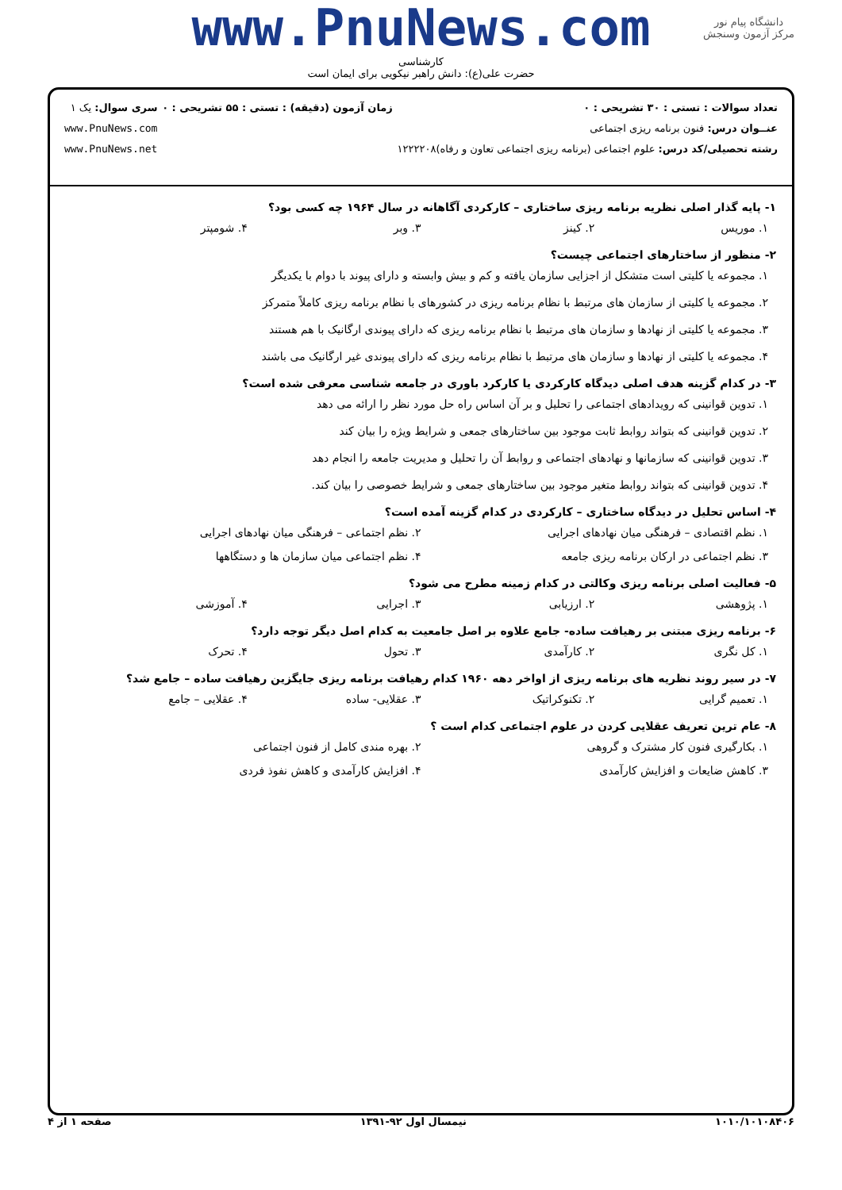www.PnuNews.com
کارشناسی
حضرت علی(ع): دانش راهبر نیکویی برای ایمان است
دانشگاه پیام نور
مرکز آزمون وسنجش
تعداد سوالات : تستی : ۳۰ تشریحی : ۰
عنــوان درس: فنون برنامه ریزی اجتماعی
رشته تحصیلی/کد درس: علوم اجتماعی (برنامه ریزی اجتماعی تعاون و رفاه)۱۲۲۲۲۰۸
زمان آزمون (دقیقه) : تستی : ۵۵ تشریحی : ۰
سری سوال: یک ۱
www.PnuNews.com
www.PnuNews.net
۱- پایه گذار اصلی نظریه برنامه ریزی ساختاری – کارکردی آگاهانه در سال ۱۹۶۴ چه کسی بود؟
۱. موریس ۲. کینز ۳. وبر ۴. شومپتر
۲- منظور از ساختارهای اجتماعی چیست؟
۱. مجموعه یا کلیتی است متشکل از اجزایی سازمان یافته و کم و بیش وابسته و دارای پیوند با دوام با یکدیگر
۲. مجموعه یا کلیتی از سازمان های مرتبط با نظام برنامه ریزی در کشورهای با نظام برنامه ریزی کاملاً متمرکز
۳. مجموعه یا کلیتی از نهادها و سازمان های مرتبط با نظام برنامه ریزی که دارای پیوندی ارگانیک با هم هستند
۴. مجموعه یا کلیتی از نهادها و سازمان های مرتبط با نظام برنامه ریزی که دارای پیوندی غیر ارگانیک می باشند
۳- در کدام گزینه هدف اصلی دیدگاه کارکردی یا کارکرد باوری در جامعه شناسی معرفی شده است؟
۱. تدوین قوانینی که رویدادهای اجتماعی را تحلیل و بر آن اساس راه حل مورد نظر را ارائه می دهد
۲. تدوین قوانینی که بتواند روابط ثابت موجود بین ساختارهای جمعی و شرایط ویژه را بیان کند
۳. تدوین قوانینی که سازمانها و نهادهای اجتماعی و روابط آن را تحلیل و مدیریت جامعه را انجام دهد
۴. تدوین قوانینی که بتواند روابط متغیر موجود بین ساختارهای جمعی و شرایط خصوصی را بیان کند.
۴- اساس تحلیل در دیدگاه ساختاری – کارکردی در کدام گزینه آمده است؟
۱. نظم اقتصادی – فرهنگی میان نهادهای اجرایی ۲. نظم اجتماعی – فرهنگی میان نهادهای اجرایی
۳. نظم اجتماعی در ارکان برنامه ریزی جامعه ۴. نظم اجتماعی میان سازمان ها و دستگاهها
۵- فعالیت اصلی برنامه ریزی وکالتی در کدام زمینه مطرح می شود؟
۱. پژوهشی ۲. ارزیابی ۳. اجرایی ۴. آموزشی
۶- برنامه ریزی مبتنی بر رهیافت ساده- جامع علاوه بر اصل جامعیت به کدام اصل دیگر توجه دارد؟
۱. کل نگری ۲. کارآمدی ۳. تحول ۴. تحرک
۷- در سیر روند نظریه های برنامه ریزی از اواخر دهه ۱۹۶۰ کدام رهیافت برنامه ریزی جایگزین رهیافت ساده – جامع شد؟
۱. تعمیم گرایی ۲. تکنوکراتیک ۳. عقلایی- ساده ۴. عقلایی – جامع
۸- عام ترین تعریف عقلایی کردن در علوم اجتماعی کدام است ؟
۱. بکارگیری فنون کار مشترک و گروهی ۲. بهره مندی کامل از فنون اجتماعی
۳. کاهش ضایعات و افزایش کارآمدی ۴. افزایش کارآمدی و کاهش نفوذ فردی
۱۰۱۰/۱۰۱۰۸۴۰۶ نیمسال اول ۹۲-۱۳۹۱ صفحه ۱ از ۴